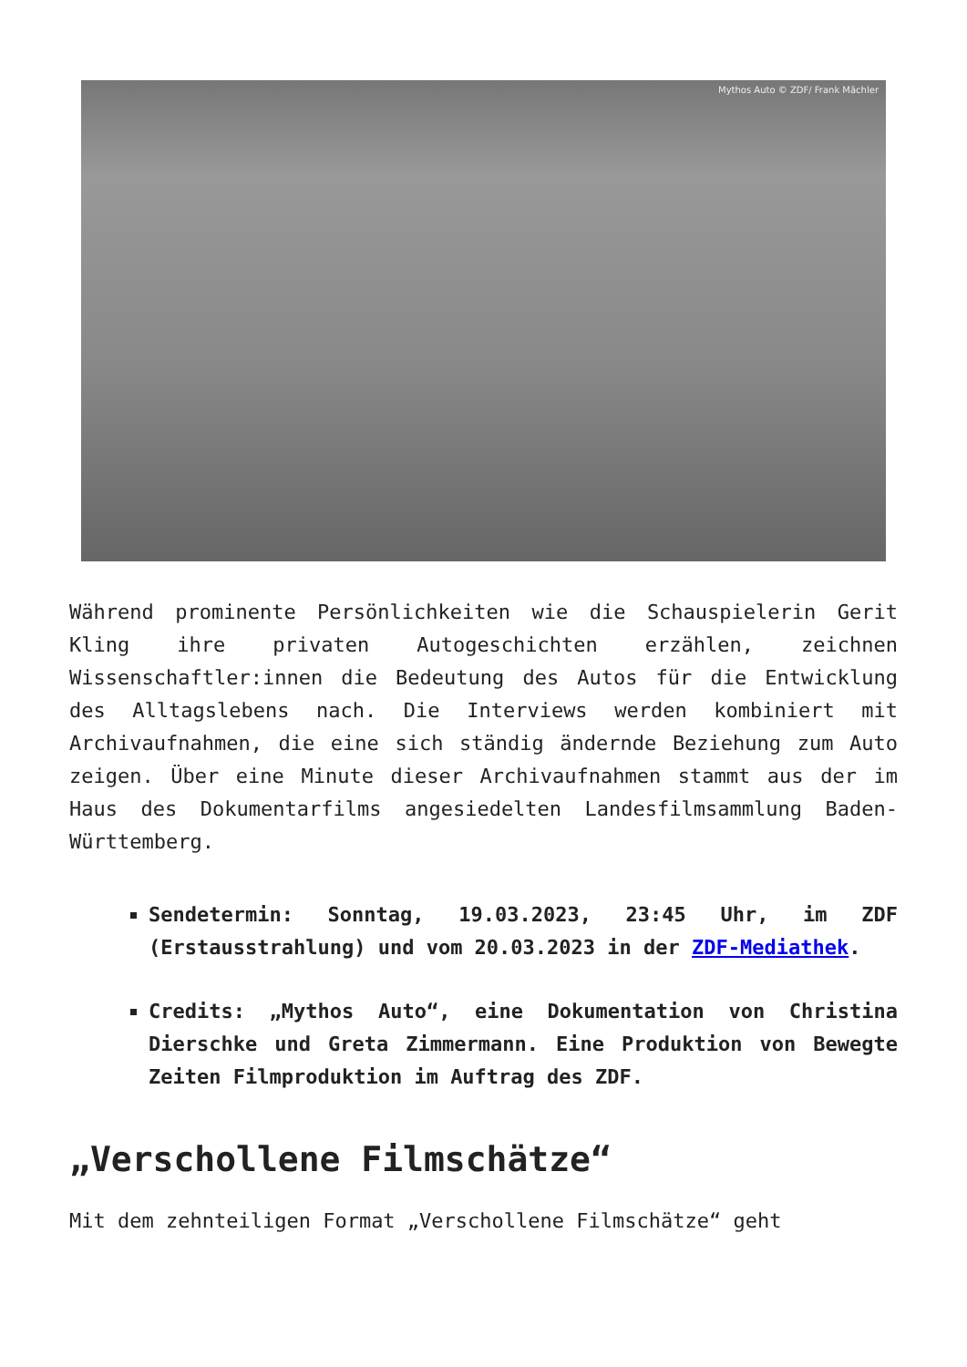Mythos Auto © ZDF/ Frank Mächler
Während prominente Persönlichkeiten wie die Schauspielerin Gerit Kling ihre privaten Autogeschichten erzählen, zeichnen Wissenschaftler:innen die Bedeutung des Autos für die Entwicklung des Alltagslebens nach. Die Interviews werden kombiniert mit Archivaufnahmen, die eine sich ständig ändernde Beziehung zum Auto zeigen. Über eine Minute dieser Archivaufnahmen stammt aus der im Haus des Dokumentarfilms angesiedelten Landesfilmsammlung Baden-Württemberg.
Sendetermin: Sonntag, 19.03.2023, 23:45 Uhr, im ZDF (Erstausstrahlung) und vom 20.03.2023 in der ZDF-Mediathek.
Credits: „Mythos Auto“, eine Dokumentation von Christina Dierschke und Greta Zimmermann. Eine Produktion von Bewegte Zeiten Filmproduktion im Auftrag des ZDF.
„Verschollene Filmschätze“
Mit dem zehnteiligen Format „Verschollene Filmschätze“ geht